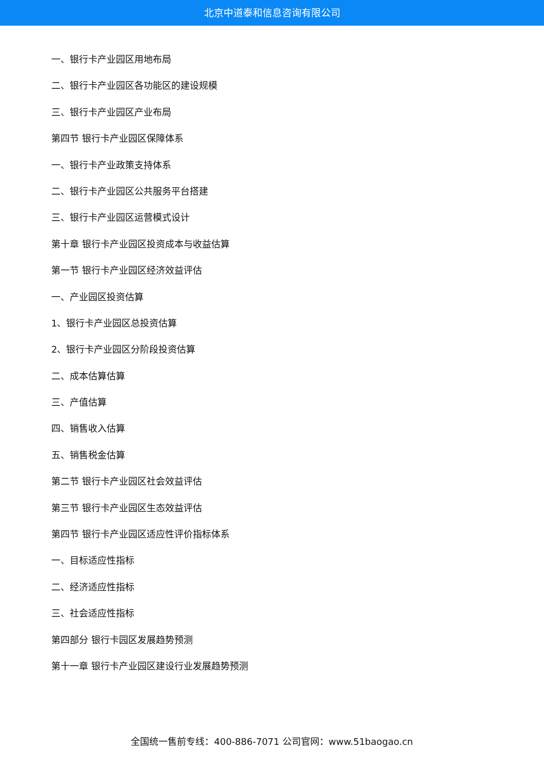北京中道泰和信息咨询有限公司
一、银行卡产业园区用地布局
二、银行卡产业园区各功能区的建设规模
三、银行卡产业园区产业布局
第四节 银行卡产业园区保障体系
一、银行卡产业政策支持体系
二、银行卡产业园区公共服务平台搭建
三、银行卡产业园区运营模式设计
第十章 银行卡产业园区投资成本与收益估算
第一节 银行卡产业园区经济效益评估
一、产业园区投资估算
1、银行卡产业园区总投资估算
2、银行卡产业园区分阶段投资估算
二、成本估算估算
三、产值估算
四、销售收入估算
五、销售税金估算
第二节 银行卡产业园区社会效益评估
第三节 银行卡产业园区生态效益评估
第四节 银行卡产业园区适应性评价指标体系
一、目标适应性指标
二、经济适应性指标
三、社会适应性指标
第四部分 银行卡园区发展趋势预测
第十一章 银行卡产业园区建设行业发展趋势预测
全国统一售前专线：400-886-7071 公司官网：www.51baogao.cn